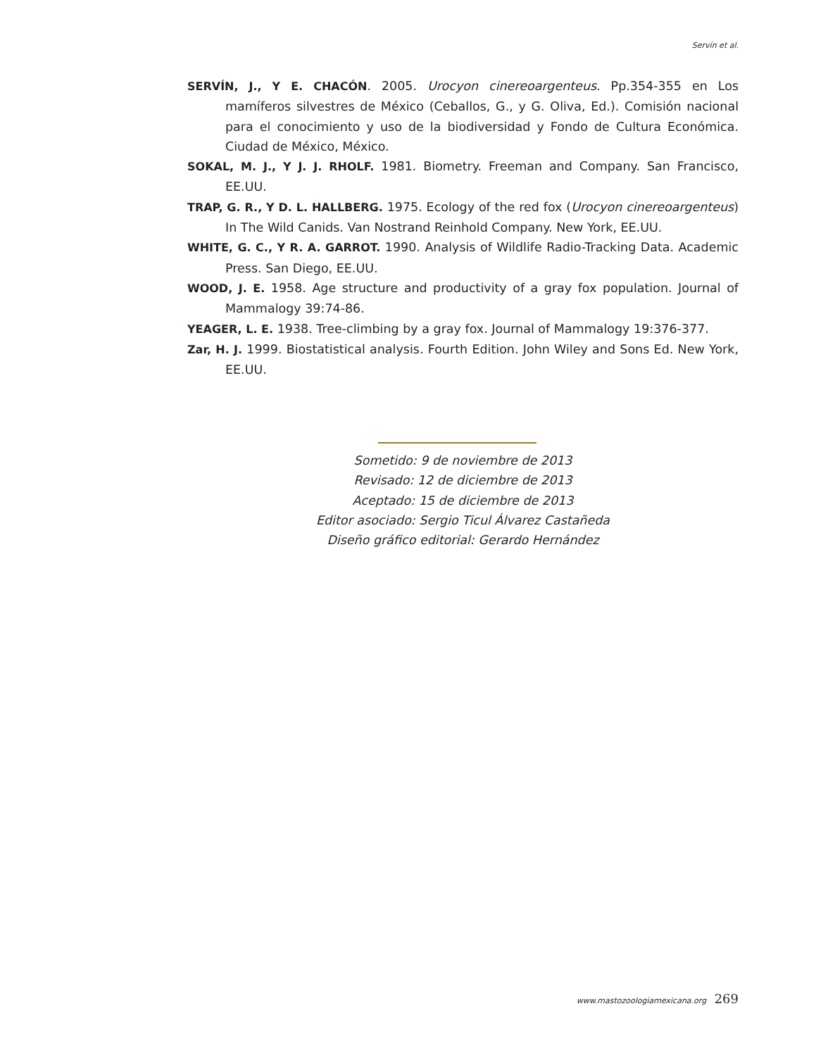Servín et al.
SERVÍN, J., Y E. CHACÓN. 2005. Urocyon cinereoargenteus. Pp.354-355 en Los mamíferos silvestres de México (Ceballos, G., y G. Oliva, Ed.). Comisión nacional para el conocimiento y uso de la biodiversidad y Fondo de Cultura Económica. Ciudad de México, México.
SOKAL, M. J., Y J. J. RHOLF. 1981. Biometry. Freeman and Company. San Francisco, EE.UU.
TRAP, G. R., Y D. L. HALLBERG. 1975. Ecology of the red fox (Urocyon cinereoargenteus) In The Wild Canids. Van Nostrand Reinhold Company. New York, EE.UU.
WHITE, G. C., Y R. A. GARROT. 1990. Analysis of Wildlife Radio-Tracking Data. Academic Press. San Diego, EE.UU.
WOOD, J. E. 1958. Age structure and productivity of a gray fox population. Journal of Mammalogy 39:74-86.
YEAGER, L. E. 1938. Tree-climbing by a gray fox. Journal of Mammalogy 19:376-377.
Zar, H. J. 1999. Biostatistical analysis. Fourth Edition. John Wiley and Sons Ed. New York, EE.UU.
Sometido: 9 de noviembre de 2013
Revisado: 12 de diciembre de 2013
Aceptado: 15 de diciembre de 2013
Editor asociado: Sergio Ticul Álvarez Castañeda
Diseño gráfico editorial: Gerardo Hernández
www.mastozoologiamexicana.org 269